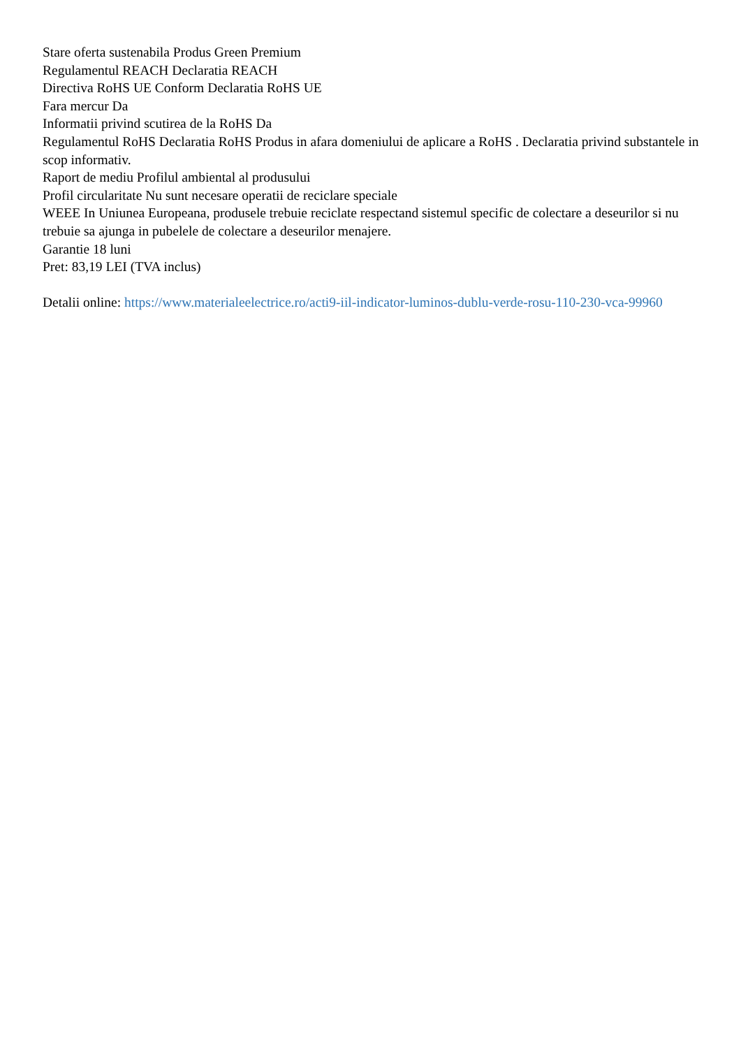Stare oferta sustenabila Produs Green Premium
Regulamentul REACH Declaratia REACH
Directiva RoHS UE Conform Declaratia RoHS UE
Fara mercur Da
Informatii privind scutirea de la RoHS Da
Regulamentul RoHS Declaratia RoHS Produs in afara domeniului de aplicare a RoHS . Declaratia privind substantele in scop informativ.
Raport de mediu Profilul ambiental al produsului
Profil circularitate Nu sunt necesare operatii de reciclare speciale
WEEE In Uniunea Europeana, produsele trebuie reciclate respectand sistemul specific de colectare a deseurilor si nu trebuie sa ajunga in pubelele de colectare a deseurilor menajere.
Garantie 18 luni
Pret: 83,19 LEI (TVA inclus)
Detalii online: https://www.materialeelectrice.ro/acti9-iil-indicator-luminos-dublu-verde-rosu-110-230-vca-99960